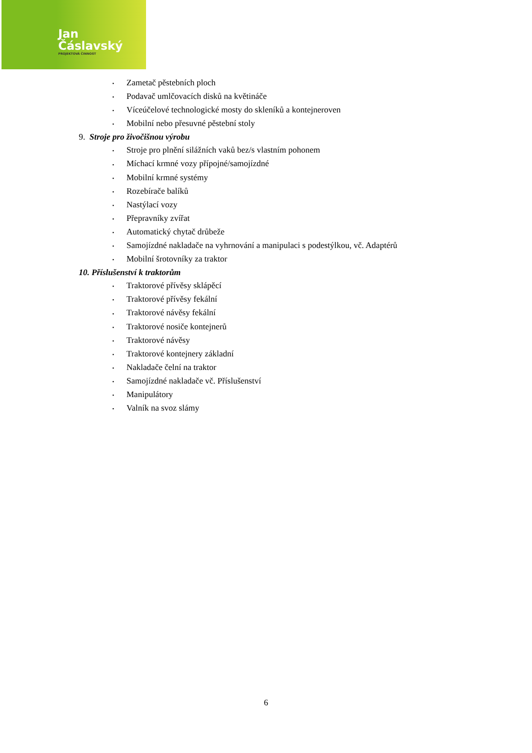Jan Čáslavský
PROJEKTOVÁ ČINNOST
▪ Zametač pěstebních ploch
▪ Podavač umlčovacích disků na květináče
▪ Víceúčelové technologické mosty do skleníků a kontejneroven
▪ Mobilní nebo přesuvné pěstební stoly
9. Stroje pro živočišnou výrobu
▪ Stroje pro plnění silážních vaků bez/s vlastním pohonem
▪ Míchací krmné vozy přípojné/samojízdné
▪ Mobilní krmné systémy
▪ Rozebírače balíků
▪ Nastýlací vozy
▪ Přepravníky zvířat
▪ Automatický chytač drůbeže
▪ Samojízdné nakladače na vyhrnování a manipulaci s podestýlkou, vč. Adaptérů
▪ Mobilní šrotovníky za traktor
10. Příslušenství k traktorům
▪ Traktorové přívěsy sklápěcí
▪ Traktorové přívěsy fekální
▪ Traktorové návěsy fekální
▪ Traktorové nosiče kontejnerů
▪ Traktorové návěsy
▪ Traktorové kontejnery základní
▪ Nakladače čelní na traktor
▪ Samojízdné nakladače vč. Příslušenství
▪ Manipulátory
▪ Valník na svoz slámy
6